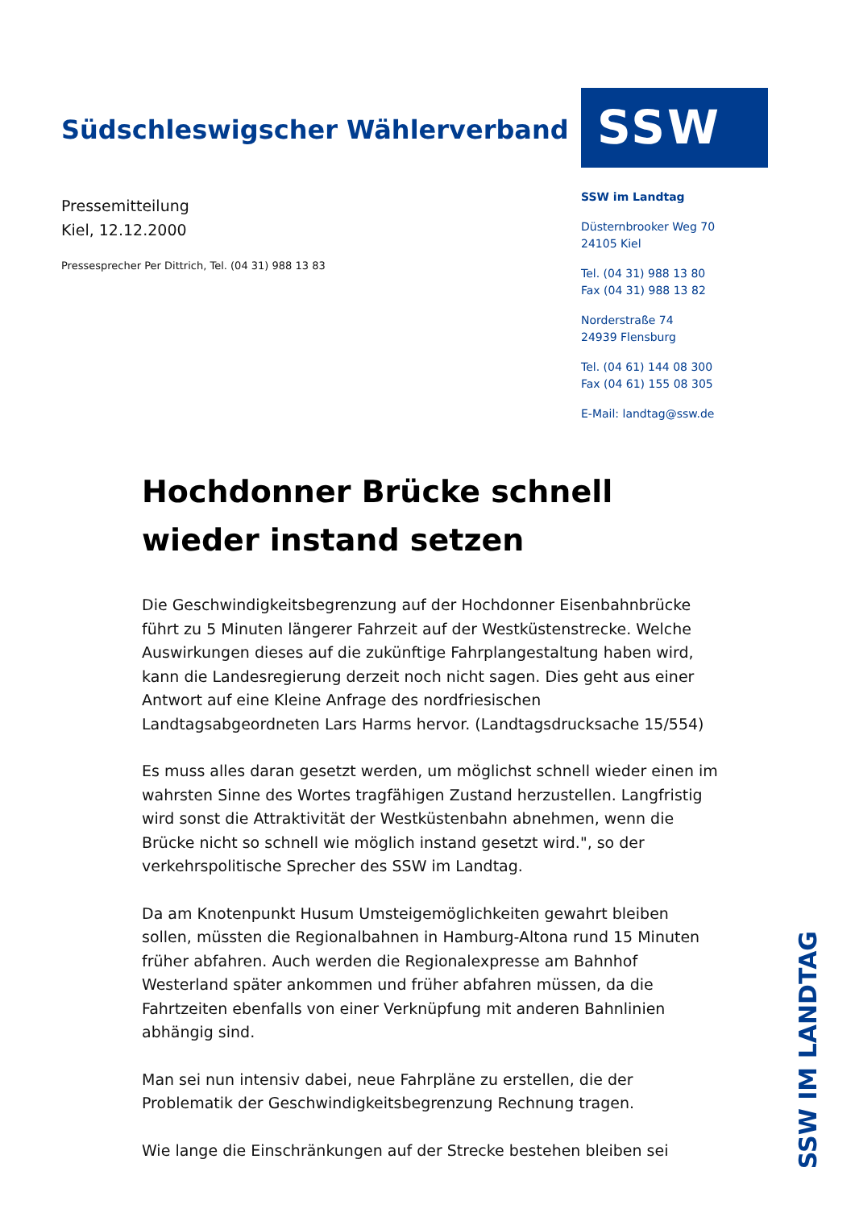Südschleswigscher Wählerverband
Pressemitteilung
Kiel, 12.12.2000
Pressesprecher Per Dittrich, Tel. (04 31) 988 13 83
SSW
SSW im Landtag
Düsternbrooker Weg 70
24105 Kiel
Tel. (04 31) 988 13 80
Fax (04 31) 988 13 82
Norderstraße 74
24939 Flensburg
Tel. (04 61) 144 08 300
Fax (04 61) 155 08 305
E-Mail: landtag@ssw.de
Hochdonner Brücke schnell wieder instand setzen
Die Geschwindigkeitsbegrenzung auf der Hochdonner Eisenbahnbrücke führt zu 5 Minuten längerer Fahrzeit auf der Westküstenstrecke. Welche Auswirkungen dieses auf die zukünftige Fahrplangestaltung haben wird, kann die Landesregierung derzeit noch nicht sagen. Dies geht aus einer Antwort auf eine Kleine Anfrage des nordfriesischen Landtagsabgeordneten Lars Harms hervor. (Landtagsdrucksache 15/554)
Es muss alles daran gesetzt werden, um möglichst schnell wieder einen im wahrsten Sinne des Wortes tragfähigen Zustand herzustellen. Langfristig wird sonst die Attraktivität der Westküstenbahn abnehmen, wenn die Brücke nicht so schnell wie möglich instand gesetzt wird.", so der verkehrspolitische Sprecher des SSW im Landtag.
Da am Knotenpunkt Husum Umsteigemöglichkeiten gewahrt bleiben sollen, müssten die Regionalbahnen in Hamburg-Altona rund 15 Minuten früher abfahren. Auch werden die Regionalexpresse am Bahnhof Westerland später ankommen und früher abfahren müssen, da die Fahrtzeiten ebenfalls von einer Verknüpfung mit anderen Bahnlinien abhängig sind.
Man sei nun intensiv dabei, neue Fahrpläne zu erstellen, die der Problematik der Geschwindigkeitsbegrenzung Rechnung tragen.
Wie lange die Einschränkungen auf der Strecke bestehen bleiben sei
SSW IM LANDTAG